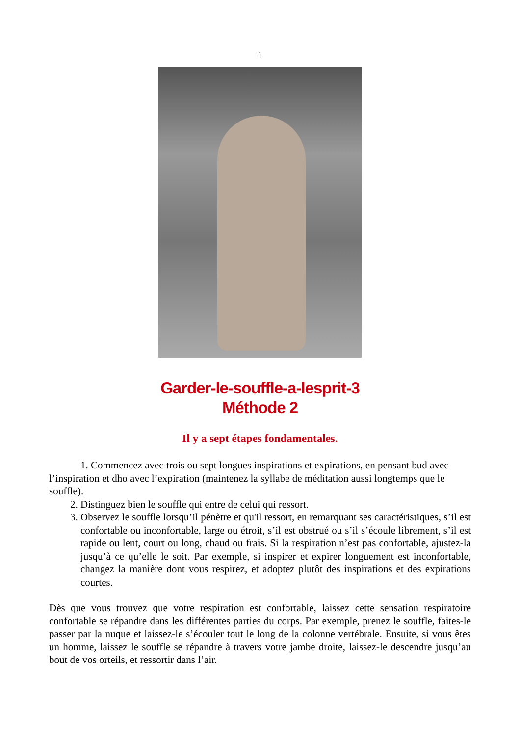1
Garder-le-souffle-a-lesprit-3
Méthode 2
Il y a sept étapes fondamentales.
1. Commencez avec trois ou sept longues inspirations et expirations, en pensant bud avec l’inspiration et dho avec l’expiration (maintenez la syllabe de méditation aussi longtemps que le souffle).
2. Distinguez bien le souffle qui entre de celui qui ressort.
3. Observez le souffle lorsqu’il pénètre et qu'il ressort, en remarquant ses caractéristiques, s’il est confortable ou inconfortable, large ou étroit, s’il est obstrué ou s’il s’écoule librement, s’il est rapide ou lent, court ou long, chaud ou frais. Si la respiration n’est pas confortable, ajustez-la jusqu’à ce qu’elle le soit. Par exemple, si inspirer et expirer longuement est inconfortable, changez la manière dont vous respirez, et adoptez plutôt des inspirations et des expirations courtes.
Dès que vous trouvez que votre respiration est confortable, laissez cette sensation respiratoire confortable se répandre dans les différentes parties du corps. Par exemple, prenez le souffle, faites-le passer par la nuque et laissez-le s’écouler tout le long de la colonne vertébrale. Ensuite, si vous êtes un homme, laissez le souffle se répandre à travers votre jambe droite, laissez-le descendre jusqu’au bout de vos orteils, et ressortir dans l’air.